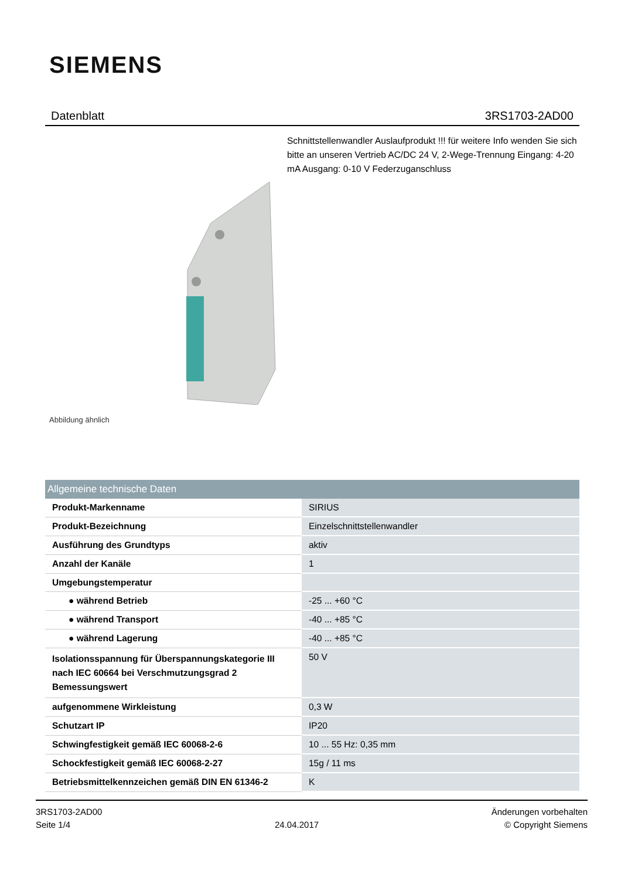SIEMENS
Datenblatt 3RS1703-2AD00
Schnittstellenwandler Auslaufprodukt !!! für weitere Info wenden Sie sich bitte an unseren Vertrieb AC/DC 24 V, 2-Wege-Trennung Eingang: 4-20 mA Ausgang: 0-10 V Federzuganschluss
Abbildung ähnlich
| Allgemeine technische Daten | |
| --- | --- |
| Produkt-Markenname | SIRIUS |
| Produkt-Bezeichnung | Einzelschnittstellenwandler |
| Ausführung des Grundtyps | aktiv |
| Anzahl der Kanäle | 1 |
| Umgebungstemperatur | |
| ● während Betrieb | -25 ... +60 °C |
| ● während Transport | -40 ... +85 °C |
| ● während Lagerung | -40 ... +85 °C |
| Isolationsspannung für Überspannungskategorie III nach IEC 60664 bei Verschmutzungsgrad 2 Bemessungswert | 50 V |
| aufgenommene Wirkleistung | 0,3 W |
| Schutzart IP | IP20 |
| Schwingfestigkeit gemäß IEC 60068-2-6 | 10 ... 55 Hz: 0,35 mm |
| Schockfestigkeit gemäß IEC 60068-2-27 | 15g / 11 ms |
| Betriebsmittelkennzeichen gemäß DIN EN 61346-2 | K |
3RS1703-2AD00
Seite 1/4
24.04.2017
Änderungen vorbehalten
© Copyright Siemens